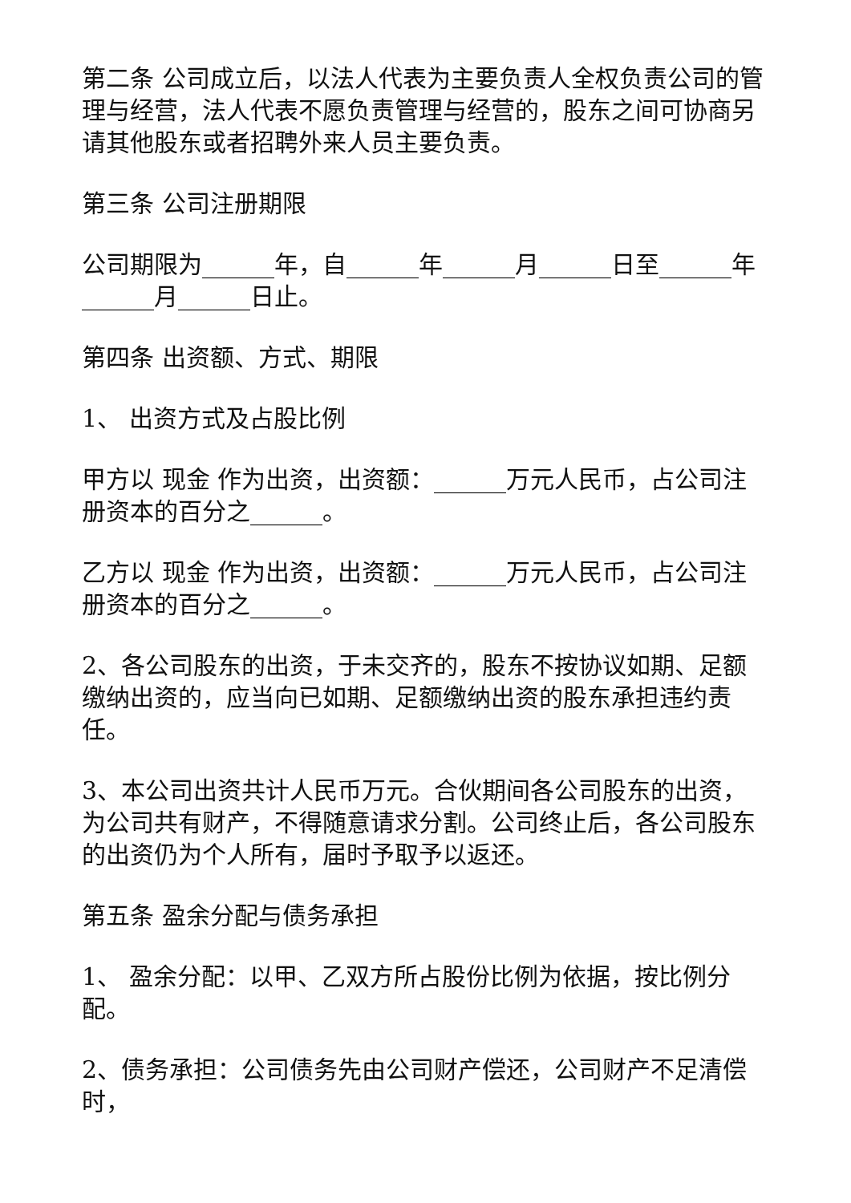第二条 公司成立后，以法人代表为主要负责人全权负责公司的管理与经营，法人代表不愿负责管理与经营的，股东之间可协商另请其他股东或者招聘外来人员主要负责。
第三条 公司注册期限
公司期限为______年，自______年______月______日至______年______月______日止。
第四条 出资额、方式、期限
1、 出资方式及占股比例
甲方以 现金 作为出资，出资额：______万元人民币，占公司注册资本的百分之______。
乙方以 现金 作为出资，出资额：______万元人民币，占公司注册资本的百分之______。
2、各公司股东的出资，于未交齐的，股东不按协议如期、足额缴纳出资的，应当向已如期、足额缴纳出资的股东承担违约责任。
3、本公司出资共计人民币万元。合伙期间各公司股东的出资，为公司共有财产，不得随意请求分割。公司终止后，各公司股东的出资仍为个人所有，届时予取予以返还。
第五条 盈余分配与债务承担
1、 盈余分配：以甲、乙双方所占股份比例为依据，按比例分配。
2、债务承担：公司债务先由公司财产偿还，公司财产不足清偿时，